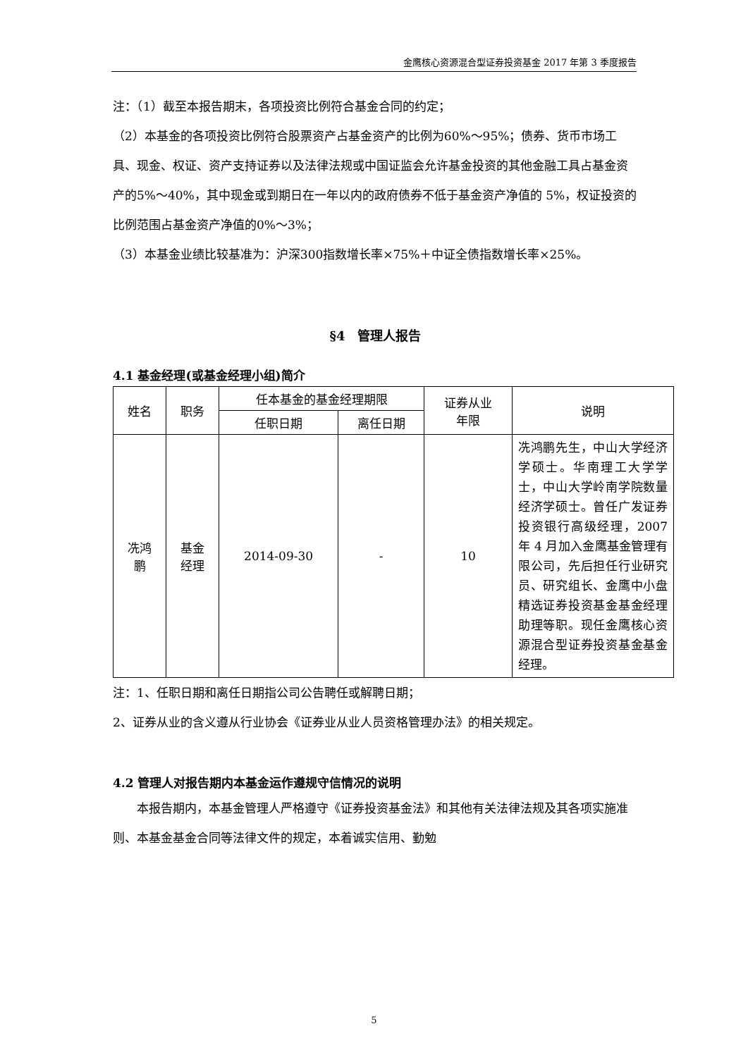金鹰核心资源混合型证券投资基金 2017 年第 3 季度报告
注：（1）截至本报告期末，各项投资比例符合基金合同的约定；
（2）本基金的各项投资比例符合股票资产占基金资产的比例为60%～95%；债券、货币市场工具、现金、权证、资产支持证券以及法律法规或中国证监会允许基金投资的其他金融工具占基金资产的5%～40%，其中现金或到期日在一年以内的政府债券不低于基金资产净值的 5%，权证投资的比例范围占基金资产净值的0%～3%；
（3）本基金业绩比较基准为：沪深300指数增长率×75%＋中证全债指数增长率×25%。
§4　管理人报告
4.1 基金经理(或基金经理小组)简介
| 姓名 | 职务 | 任本基金的基金经理期限 | | 证券从业 年限 | 说明 |
| --- | --- | --- | --- | --- | --- |
| | | 任职日期 | 离任日期 | | |
| 冼鸿 鹏 | 基金 经理 | 2014-09-30 | - | 10 | 冼鸿鹏先生，中山大学经济学硕士。华南理工大学学士，中山大学岭南学院数量经济学硕士。曾任广发证券投资银行高级经理，2007 年 4 月加入金鹰基金管理有限公司，先后担任行业研究员、研究组长、金鹰中小盘精选证券投资基金基金经理助理等职。现任金鹰核心资源混合型证券投资基金基金经理。 |
注：1、任职日期和离任日期指公司公告聘任或解聘日期；
2、证券从业的含义遵从行业协会《证券业从业人员资格管理办法》的相关规定。
4.2 管理人对报告期内本基金运作遵规守信情况的说明
本报告期内，本基金管理人严格遵守《证券投资基金法》和其他有关法律法规及其各项实施准则、本基金基金合同等法律文件的规定，本着诚实信用、勤勉
5